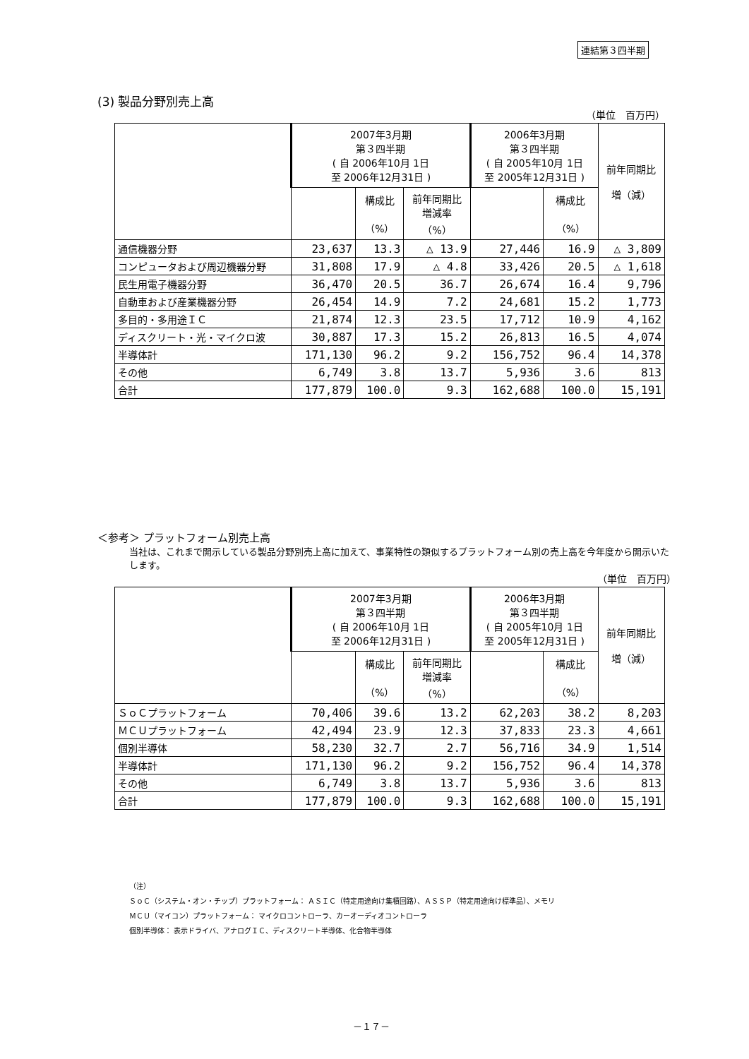連結第３四半期
(3) 製品分野別売上高
（単位　百万円）
| | 2007年3月期 第３四半期 ( 自 2006年10月 1日 至 2006年12月31日 ) | | | 2006年3月期 第３四半期 ( 自 2005年10月 1日 至 2005年12月31日 ) | | 前年同期比 増（減） |
| --- | --- | --- | --- | --- | --- | --- |
| | | 構成比 （%） | 前年同期比 増減率 （%） | | 構成比 （%） | |
| 通信機器分野 | 23,637 | 13.3 | △ 13.9 | 27,446 | 16.9 | △ 3,809 |
| コンピュータおよび周辺機器分野 | 31,808 | 17.9 | △ 4.8 | 33,426 | 20.5 | △ 1,618 |
| 民生用電子機器分野 | 36,470 | 20.5 | 36.7 | 26,674 | 16.4 | 9,796 |
| 自動車および産業機器分野 | 26,454 | 14.9 | 7.2 | 24,681 | 15.2 | 1,773 |
| 多目的・多用途ＩＣ | 21,874 | 12.3 | 23.5 | 17,712 | 10.9 | 4,162 |
| ディスクリート・光・マイクロ波 | 30,887 | 17.3 | 15.2 | 26,813 | 16.5 | 4,074 |
| 半導体計 | 171,130 | 96.2 | 9.2 | 156,752 | 96.4 | 14,378 |
| その他 | 6,749 | 3.8 | 13.7 | 5,936 | 3.6 | 813 |
| 合計 | 177,879 | 100.0 | 9.3 | 162,688 | 100.0 | 15,191 |
＜参考＞ プラットフォーム別売上高
当社は、これまで開示している製品分野別売上高に加えて、事業特性の類似するプラットフォーム別の売上高を今年度から開示いたします。
（単位　百万円）
| | 2007年3月期 第３四半期 ( 自 2006年10月 1日 至 2006年12月31日 ) | | | 2006年3月期 第３四半期 ( 自 2005年10月 1日 至 2005年12月31日 ) | | 前年同期比 増（減） |
| --- | --- | --- | --- | --- | --- | --- |
| | | 構成比 （%） | 前年同期比 増減率 （%） | | 構成比 （%） | |
| ＳｏＣプラットフォーム | 70,406 | 39.6 | 13.2 | 62,203 | 38.2 | 8,203 |
| ＭＣＵプラットフォーム | 42,494 | 23.9 | 12.3 | 37,833 | 23.3 | 4,661 |
| 個別半導体 | 58,230 | 32.7 | 2.7 | 56,716 | 34.9 | 1,514 |
| 半導体計 | 171,130 | 96.2 | 9.2 | 156,752 | 96.4 | 14,378 |
| その他 | 6,749 | 3.8 | 13.7 | 5,936 | 3.6 | 813 |
| 合計 | 177,879 | 100.0 | 9.3 | 162,688 | 100.0 | 15,191 |
（注）
ＳｏＣ（システム・オン・チップ）プラットフォーム： ＡＳＩＣ（特定用途向け集積回路）、ＡＳＳＰ（特定用途向け標準品）、メモリ
ＭＣＵ（マイコン）プラットフォーム： マイクロコントローラ、カーオーディオコントローラ
個別半導体： 表示ドライバ、アナログＩＣ、ディスクリート半導体、化合物半導体
－１７－